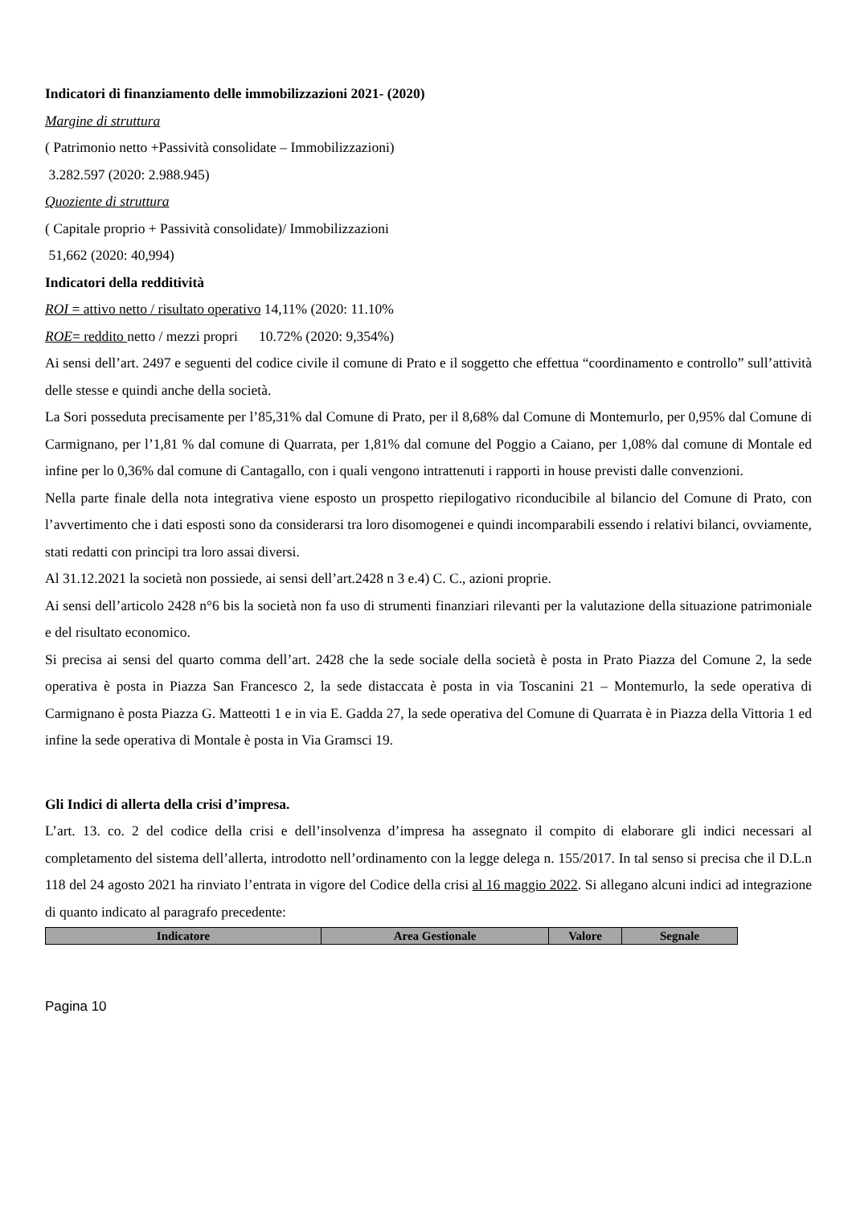Indicatori di finanziamento delle immobilizzazioni 2021- (2020)
Margine di struttura
( Patrimonio netto +Passività consolidate – Immobilizzazioni)
3.282.597 (2020: 2.988.945)
Quoziente di struttura
( Capitale proprio + Passività consolidate)/ Immobilizzazioni
51,662 (2020: 40,994)
Indicatori della redditività
ROI = attivo netto / risultato operativo 14,11% (2020: 11.10%
ROE= reddito netto / mezzi propri 10.72% (2020: 9,354%)
Ai sensi dell’art. 2497 e seguenti del codice civile il comune di Prato e il soggetto che effettua “coordinamento e controllo” sull’attività delle stesse e quindi anche della società.
La Sori posseduta precisamente per l’85,31% dal Comune di Prato, per il 8,68% dal Comune di Montemurlo, per 0,95% dal Comune di Carmignano, per l’1,81 % dal comune di Quarrata, per 1,81% dal comune del Poggio a Caiano, per 1,08% dal comune di Montale ed infine per lo 0,36% dal comune di Cantagallo, con i quali vengono intrattenuti i rapporti in house previsti dalle convenzioni.
Nella parte finale della nota integrativa viene esposto un prospetto riepilogativo riconducibile al bilancio del Comune di Prato, con l’avvertimento che i dati esposti sono da considerarsi tra loro disomogenei e quindi incomparabili essendo i relativi bilanci, ovviamente, stati redatti con principi tra loro assai diversi.
Al 31.12.2021 la società non possiede, ai sensi dell’art.2428 n 3 e.4) C. C., azioni proprie.
Ai sensi dell’articolo 2428 n°6 bis la società non fa uso di strumenti finanziari rilevanti per la valutazione della situazione patrimoniale e del risultato economico.
Si precisa ai sensi del quarto comma dell’art. 2428 che la sede sociale della società è posta in Prato Piazza del Comune 2, la sede operativa è posta in Piazza San Francesco 2, la sede distaccata è posta in via Toscanini 21 – Montemurlo, la sede operativa di Carmignano è posta Piazza G. Matteotti 1 e in via E. Gadda 27, la sede operativa del Comune di Quarrata è in Piazza della Vittoria 1 ed infine la sede operativa di Montale è posta in Via Gramsci 19.
Gli Indici di allerta della crisi d’impresa.
L’art. 13. co. 2 del codice della crisi e dell’insolvenza d’impresa ha assegnato il compito di elaborare gli indici necessari al completamento del sistema dell’allerta, introdotto nell’ordinamento con la legge delega n. 155/2017. In tal senso si precisa che il D.L.n 118 del 24 agosto 2021 ha rinviato l’entrata in vigore del Codice della crisi al 16 maggio 2022. Si allegano alcuni indici ad integrazione di quanto indicato al paragrafo precedente:
| Indicatore | Area Gestionale | Valore | Segnale |
| --- | --- | --- | --- |
Pagina 10